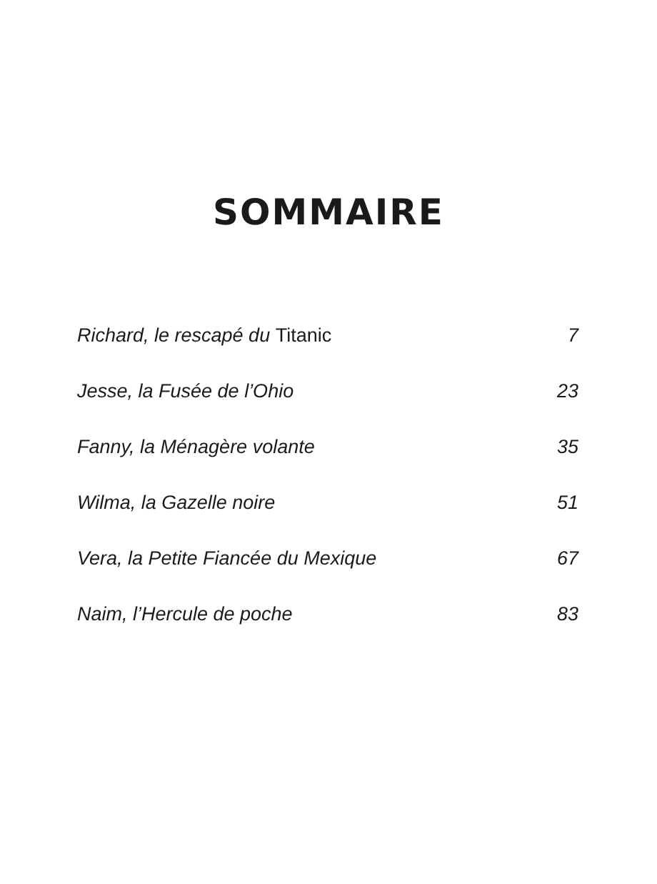SOMMAIRE
Richard, le rescapé du Titanic 7
Jesse, la Fusée de l’Ohio 23
Fanny, la Ménagère volante 35
Wilma, la Gazelle noire 51
Vera, la Petite Fiancée du Mexique 67
Naim, l’Hercule de poche 83